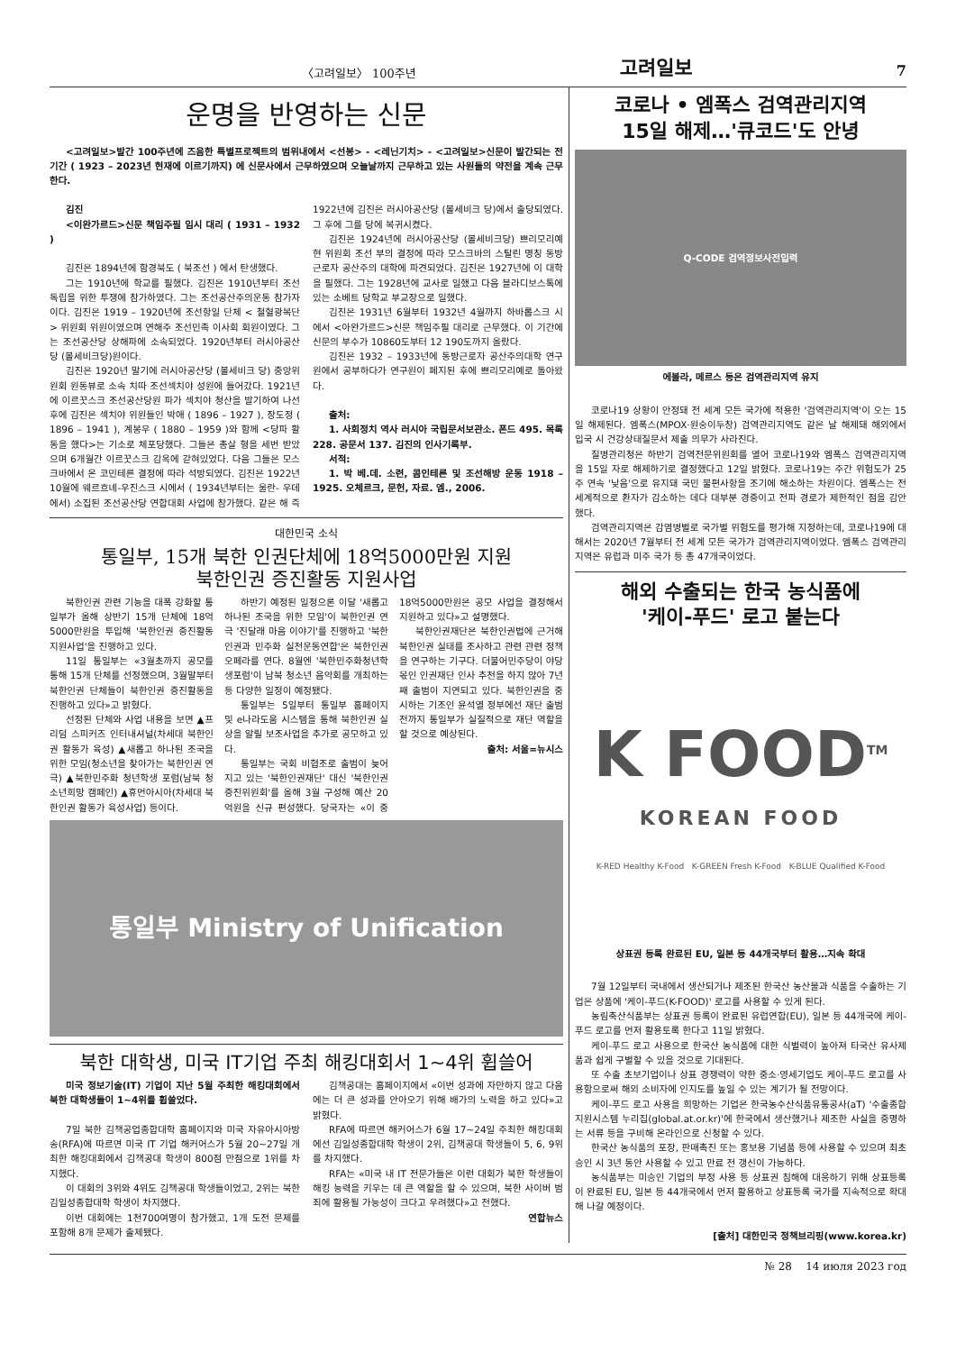〈고려일보〉 100주년 고려일보 7
운명을 반영하는 신문
<고려일보>발간 100주년에 즈음한 특별프로젝트의 범위내에서 <선봉> - <레닌기치> - <고려일보>신문이 발간되는 전 기간 ( 1923 – 2023년 현재에 이르기까지) 에 신문사에서 근무하였으며 오늘날까지 근무하고 있는 사원들의 약전을 계속 근무한다.
김진
<이완가르드>신문 책임주필 임시 대리 ( 1931 – 1932 )
김진은 1894년에 함경북도 ( 북조선 ) 에서 탄생했다.
그는 1910년에 학교를 필했다. 김진은 1910년부터 조선독립을 위한 투쟁에 참가하였다. 그는 조선공산주의운동 참가자이다. 김진은 1919 – 1920년에 조선항일 단체 < 철혈광복단 > 위원회 위원이였으며 연해주 조선민족 이사회 회원이였다. 그는 조선공산당 상해파에 소속되었다. 1920년부터 러시아공산당 (볼세비크당)원이다.
김진은 1920년 말기에 러시아공산당 (볼세비크 당) 중앙위원회 원동뷰로 소속 치따 조선섹치야 성원에 들어갔다. 1921년에 이르꿋스크 조선공산당원 파가 섹치야 청산을 발기하여 나선 후에 김진은 섹치야 위원들인 박애 ( 1896 – 1927 ), 장도정 ( 1896 – 1941 ), 계봉우 ( 1880 – 1959 )와 함께 <당파 활동을 했다>는 기소로 체포당했다. 그들은 총살 형을 세번 받았으며 6개월간 이르꿋스크 감옥에 갇혀있었다. 다음 그들은 모스크바에서 온 코민테른 결정에 따라 석방되였다. 김진은 1922년 10월에 웨르흐녜-우진스크 시에서 ( 1934년부터는 울란- 우데에서) 소집된 조선공산당 연합대회 사업에 참가했다. 같은 해 즉 1922년에 김진은 러시아공산당 (볼세비크 당)에서 출당되였다. 그 후에 그를 당에 복귀시켰다.
김진은 1924년에 러시아공산당 (볼세비크당) 쁘리모리예 현 위원회 조선 부의 결정에 따라 모스크바의 스탈린 명칭 동방근로자 공산주의 대학에 파견되었다. 김진은 1927년에 이 대학을 필했다. 그는 1928년에 교사로 일했고 다음 블라디보스톡에 있는 소베트 당학교 부교장으로 일했다.
김진은 1931년 6월부터 1932년 4월까지 하바롭스크 시에서 <아완가르드>신문 책임주필 대리로 근무했다. 이 기간에 신문의 부수가 10860도부터 12 190도까지 올랐다.
김진은 1932 – 1933년에 동방근로자 공산주의대학 연구원에서 공부하다가 연구원이 페지된 후에 쁘리모리예로 돌아왔다.
출처:
1. 사회정치 역사 러시아 국립문서보관소. 폰드 495. 목록 228. 공문서 137. 김진의 인사기록부.
서적:
1. 박 베.데. 소련, 콤인테른 및 조선해방 운동 1918 – 1925. 오체르크, 문헌, 자료. 엠., 2006.
대한민국 소식
통일부, 15개 북한 인권단체에 18억5000만원 지원
북한인권 증진활동 지원사업
북한인권 관련 기능을 대폭 강화할 통일부가 올해 상반기 15개 단체에 18억5000만원을 투입해 '북한인권 증진활동 지원사업'을 진행하고 있다.
11일 통일부는 «3월초까지 공모를 통해 15개 단체를 선정했으며, 3월말부터 북한인권 단체들이 북한인권 증진활동을 진행하고 있다»고 밝혔다.
선정된 단체와 사업 내용을 보면 ▲프리덤 스피커즈 인터내셔널(차세대 북한인권 활동가 육성) ▲새롭고 하나된 조국을 위한 모임(청소년을 찾아가는 북한인권 연극) ▲북한민주화 청년학생 포럼(남북 청소년희망 캠페인) ▲휴먼아시아(차세대 북한인권 활동가 육성사업) 등이다.
하반기 예정된 일정으론 이달 '새롭고 하나된 조국을 위한 모임'이 북한인권 연극 '진달래 마음 이야기'를 진행하고 '북한인권과 민주화 실천운동연합'은 북한인권 오페라를 연다. 8월엔 '북한민주화청년학생포럼'이 남북 청소년 음악회를 개최하는 등 다양한 일정이 예정됐다.
통일부는 5일부터 통일부 홈페이지 및 e나라도움 시스템을 통해 북한인권 실상을 알릴 보조사업을 추가로 공모하고 있다.
통일부는 국회 비협조로 출범이 늦어지고 있는 '북한인권재단' 대신 '북한인권증진위원회'를 올해 3월 구성해 예산 20억원을 신규 편성했다. 당국자는 «이 중 18억5000만원은 공모 사업을 결정해서 지원하고 있다»고 설명했다.
북한인권재단은 북한인권법에 근거해 북한인권 실태를 조사하고 관련 관련 정책을 연구하는 기구다. 더불어민주당이 야당 몫인 인권재단 인사 추천을 하지 않아 7년째 출범이 지연되고 있다. 북한인권을 중시하는 기조인 윤석열 정부에선 재단 출범 전까지 통일부가 실질적으로 재단 역할을 할 것으로 예상된다.
출처: 서울=뉴시스
통일부 Ministry of Unification
북한 대학생, 미국 IT기업 주최 해킹대회서 1~4위 휩쓸어
미국 정보기술(IT) 기업이 지난 5월 주최한 해킹대회에서 북한 대학생들이 1~4위를 휩쓸었다.
7일 북한 김책공업종합대학 홈페이지와 미국 자유아시아방송(RFA)에 따르면 미국 IT 기업 해커어스가 5월 20~27일 개최한 해킹대회에서 김책공대 학생이 800점 만점으로 1위를 차지했다.
이 대회의 3위와 4위도 김책공대 학생들이었고, 2위는 북한 김일성종합대학 학생이 차지했다.
이번 대회에는 1천700여명이 참가했고, 1개 도전 문제를 포함해 8개 문제가 출제됐다.
김책공대는 홈페이지에서 «이번 성과에 자만하지 않고 다음에는 더 큰 성과를 안아오기 위해 배가의 노력을 하고 있다»고 밝혔다.
RFA에 따르면 해커어스가 6월 17~24일 주최한 해킹대회에선 김일성종합대학 학생이 2위, 김책공대 학생들이 5, 6, 9위를 차지했다.
RFA는 «미국 내 IT 전문가들은 이런 대회가 북한 학생들이 해킹 능력을 키우는 데 큰 역할을 할 수 있으며, 북한 사이버 범죄에 활용될 가능성이 크다고 우려했다»고 전했다.
연합뉴스
코로나 • 엠폭스 검역관리지역
15일 해제…'큐코드'도 안녕
Q-CODE 검역정보사전입력
에볼라, 메르스 등은 검역관리지역 유지
코로나19 상황이 안정돼 전 세계 모든 국가에 적용한 '검역관리지역'이 오는 15일 해제된다. 엠폭스(MPOX·원숭이두창) 검역관리지역도 같은 날 해제돼 해외에서 입국 시 건강상태질문서 제출 의무가 사라진다.
질병관리청은 하반기 검역전문위원회를 열어 코로나19와 엠폭스 검역관리지역을 15일 자로 해제하기로 결정했다고 12일 밝혔다. 코로나19는 주간 위험도가 25주 연속 '낮음'으로 유지돼 국민 불편사항을 조기에 해소하는 차원이다. 엠폭스는 전 세계적으로 환자가 감소하는 데다 대부분 경증이고 전파 경로가 제한적인 점을 감안했다.
검역관리지역은 감염병별로 국가별 위험도를 평가해 지정하는데, 코로나19에 대해서는 2020년 7월부터 전 세계 모든 국가가 검역관리지역이었다. 엠폭스 검역관리지역은 유럽과 미주 국가 등 총 47개국이었다.
해외 수출되는 한국 농식품에
'케이-푸드' 로고 붙는다
K FOOD<sup>TM</sup>
KOREAN FOOD
K-RED Healthy K-Food K-GREEN Fresh K-Food K-BLUE Qualified K-Food
상표권 등록 완료된 EU, 일본 등 44개국부터 활용…지속 확대
7월 12일부터 국내에서 생산되거나 제조된 한국산 농산물과 식품을 수출하는 기업은 상품에 '케이-푸드(K-FOOD)' 로고를 사용할 수 있게 된다.
농림축산식품부는 상표권 등록이 완료된 유럽연합(EU), 일본 등 44개국에 케이-푸드 로고를 먼저 활용토록 한다고 11일 밝혔다.
케이-푸드 로고 사용으로 한국산 농식품에 대한 식별력이 높아져 타국산 유사제품과 쉽게 구별할 수 있을 것으로 기대된다.
또 수출 초보기업이나 상표 경쟁력이 약한 중소·영세기업도 케이-푸드 로고를 사용함으로써 해외 소비자에 인지도를 높일 수 있는 계기가 될 전망이다.
케이-푸드 로고 사용을 희망하는 기업은 한국농수산식품유통공사(aT) '수출종합지원시스템 누리집(global.at.or.kr)'에 한국에서 생산했거나 제조한 사실을 증명하는 서류 등을 구비해 온라인으로 신청할 수 있다.
한국산 농식품의 포장, 판매촉진 또는 홍보용 기념품 등에 사용할 수 있으며 최초 승인 시 3년 동안 사용할 수 있고 만료 전 갱신이 가능하다.
농식품부는 미승인 기업의 부정 사용 등 상표권 침해에 대응하기 위해 상표등록이 완료된 EU, 일본 등 44개국에서 먼저 활용하고 상표등록 국가를 지속적으로 확대해 나갈 예정이다.
[출처] 대한민국 정책브리핑(www.korea.kr)
№ 28 14 июля 2023 год